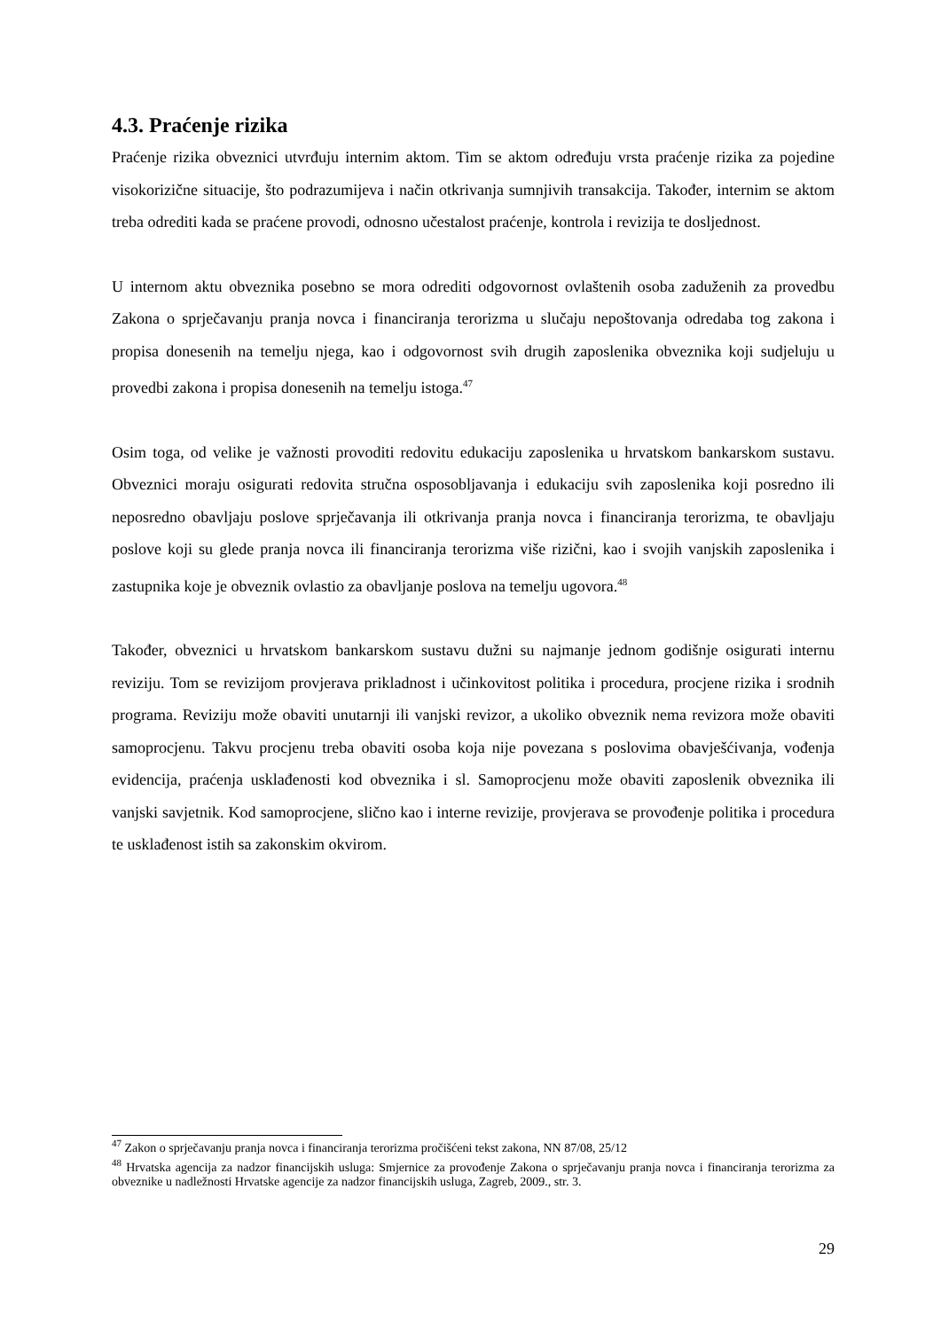4.3. Praćenje rizika
Praćenje rizika obveznici utvrđuju internim aktom. Tim se aktom određuju vrsta praćenje rizika za pojedine visokorizične situacije, što podrazumijeva i način otkrivanja sumnjivih transakcija. Također, internim se aktom treba odrediti kada se praćene provodi, odnosno učestalost praćenje, kontrola i revizija te dosljednost.
U internom aktu obveznika posebno se mora odrediti odgovornost ovlaštenih osoba zaduženih za provedbu Zakona o sprječavanju pranja novca i financiranja terorizma u slučaju nepoštovanja odredaba tog zakona i propisa donesenih na temelju njega, kao i odgovornost svih drugih zaposlenika obveznika koji sudjeluju u provedbi zakona i propisa donesenih na temelju istoga.<sup>47</sup>
Osim toga, od velike je važnosti provoditi redovitu edukaciju zaposlenika u hrvatskom bankarskom sustavu. Obveznici moraju osigurati redovita stručna osposobljavanja i edukaciju svih zaposlenika koji posredno ili neposredno obavljaju poslove sprječavanja ili otkrivanja pranja novca i financiranja terorizma, te obavljaju poslove koji su glede pranja novca ili financiranja terorizma više rizični, kao i svojih vanjskih zaposlenika i zastupnika koje je obveznik ovlastio za obavljanje poslova na temelju ugovora.<sup>48</sup>
Također, obveznici u hrvatskom bankarskom sustavu dužni su najmanje jednom godišnje osigurati internu reviziju. Tom se revizijom provjerava prikladnost i učinkovitost politika i procedura, procjene rizika i srodnih programa. Reviziju može obaviti unutarnji ili vanjski revizor, a ukoliko obveznik nema revizora može obaviti samoprocjenu. Takvu procjenu treba obaviti osoba koja nije povezana s poslovima obavješćivanja, vođenja evidencija, praćenja usklađenosti kod obveznika i sl. Samoprocjenu može obaviti zaposlenik obveznika ili vanjski savjetnik. Kod samoprocjene, slično kao i interne revizije, provjerava se provođenje politika i procedura te usklađenost istih sa zakonskim okvirom.
<sup>47</sup> Zakon o sprječavanju pranja novca i financiranja terorizma pročišćeni tekst zakona, NN 87/08, 25/12
<sup>48</sup> Hrvatska agencija za nadzor financijskih usluga: Smjernice za provođenje Zakona o sprječavanju pranja novca i financiranja terorizma za obveznike u nadležnosti Hrvatske agencije za nadzor financijskih usluga, Zagreb, 2009., str. 3.
29